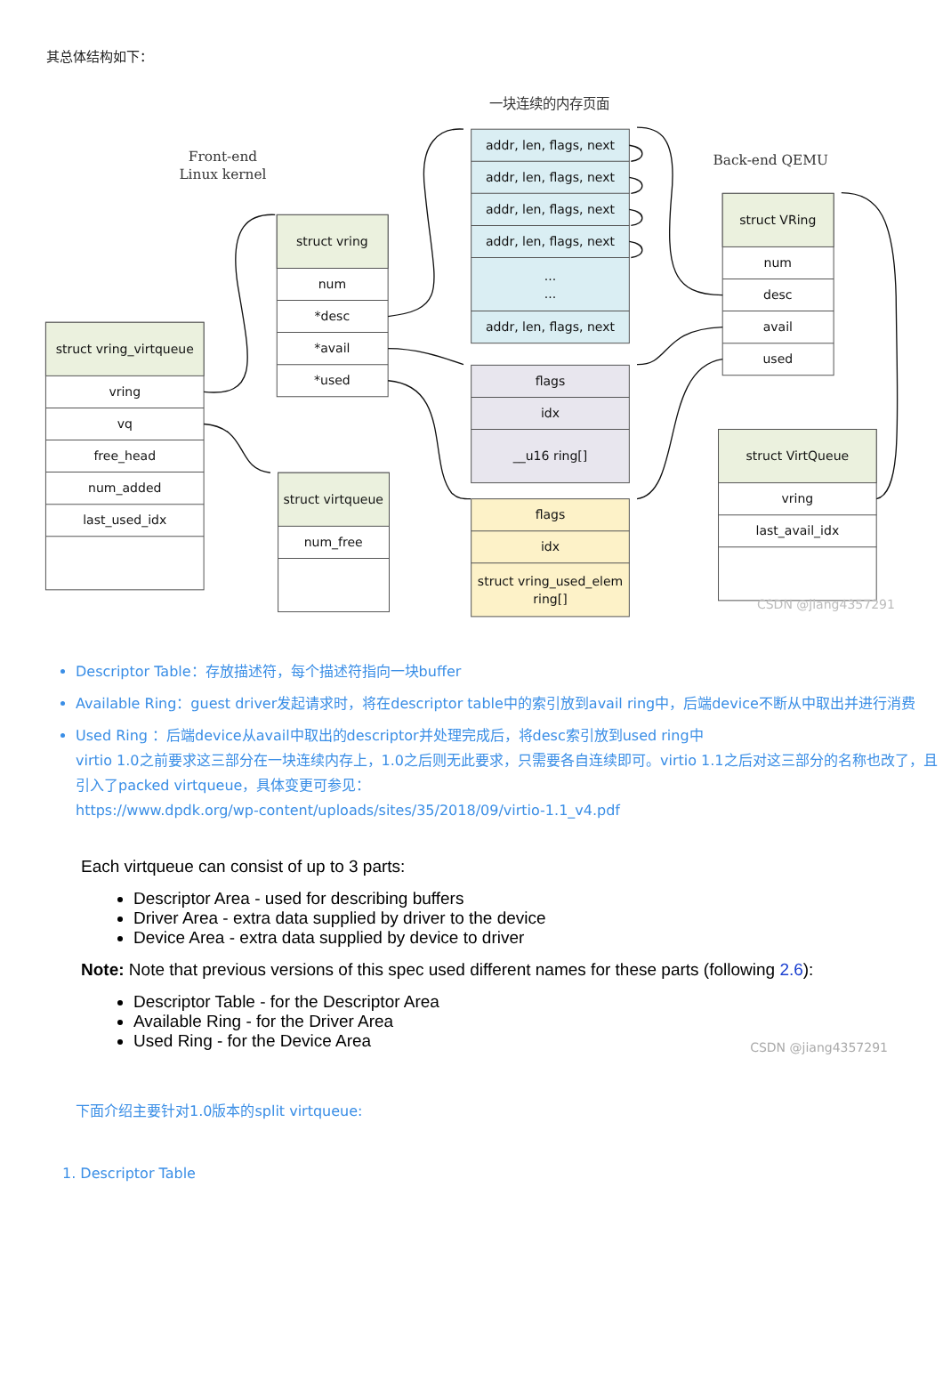其总体结构如下：
一块连续的内存页面
Front-end
Linux kernel
Back-end QEMU
struct vring_virtqueue
vring
vq
free_head
num_added
last_used_idx
struct vring
num
*desc
*avail
*used
struct virtqueue
num_free
addr, len, flags, next
addr, len, flags, next
addr, len, flags, next
addr, len, flags, next
...
...
addr, len, flags, next
flags
idx
__u16 ring[]
flags
idx
struct vring_used_elem
ring[]
struct VRing
num
desc
avail
used
struct VirtQueue
vring
last_avail_idx
CSDN @jiang4357291
Descriptor Table：存放描述符，每个描述符指向一块buffer
Available Ring：guest driver发起请求时，将在descriptor table中的索引放到avail ring中，后端device不断从中取出并进行消费
Used Ring ：后端device从avail中取出的descriptor并处理完成后，将desc索引放到used ring中
virtio 1.0之前要求这三部分在一块连续内存上，1.0之后则无此要求，只需要各自连续即可。virtio 1.1之后对这三部分的名称也改了，且引入了packed virtqueue，具体变更可参见：
https://www.dpdk.org/wp-content/uploads/sites/35/2018/09/virtio-1.1_v4.pdf
Each virtqueue can consist of up to 3 parts:
Descriptor Area - used for describing buffers
Driver Area - extra data supplied by driver to the device
Device Area - extra data supplied by device to driver
Note: Note that previous versions of this spec used different names for these parts (following 2.6):
Descriptor Table - for the Descriptor Area
Available Ring - for the Driver Area
Used Ring - for the Device Area
CSDN @jiang4357291
下面介绍主要针对1.0版本的split virtqueue:
1. Descriptor Table